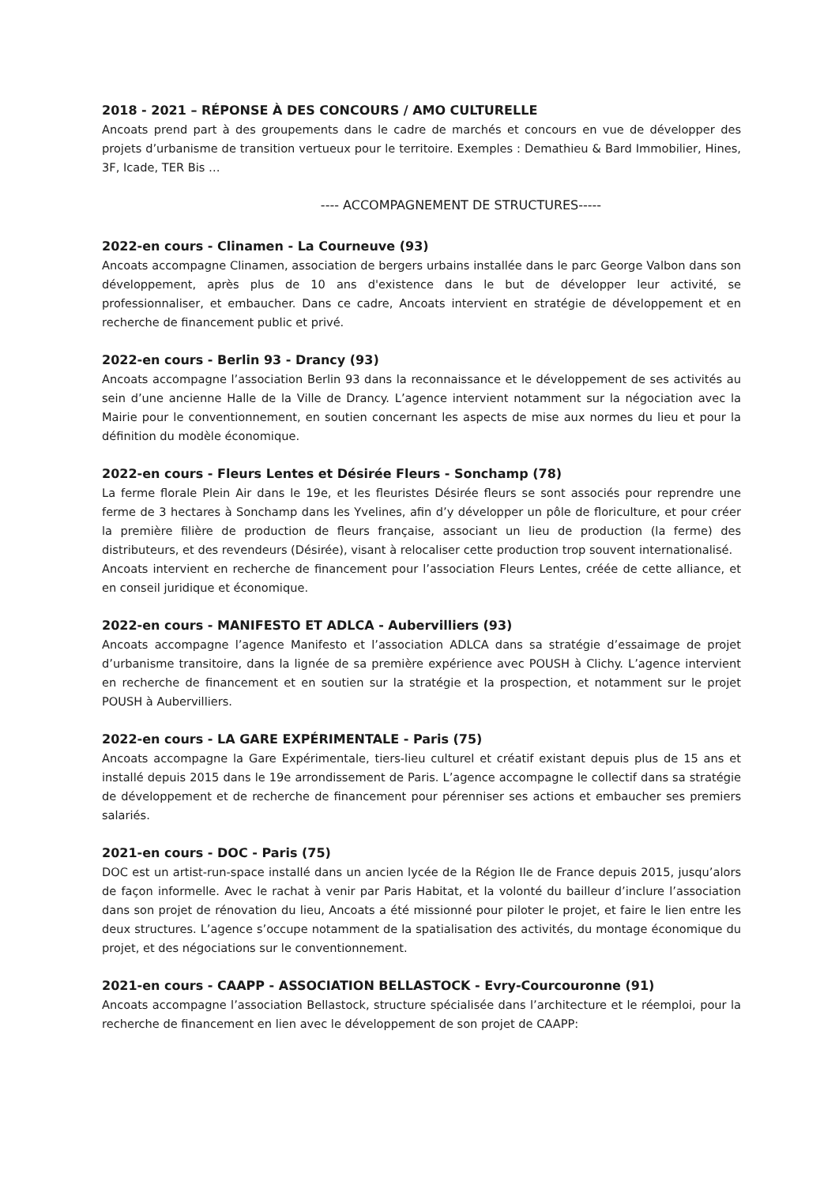2018 - 2021 – RÉPONSE À DES CONCOURS / AMO CULTURELLE
Ancoats prend part à des groupements dans le cadre de marchés et concours en vue de développer des projets d’urbanisme de transition vertueux pour le territoire. Exemples : Demathieu & Bard Immobilier, Hines, 3F, Icade, TER Bis …
---- ACCOMPAGNEMENT DE STRUCTURES-----
2022-en cours - Clinamen - La Courneuve (93)
Ancoats accompagne Clinamen, association de bergers urbains installée dans le parc George Valbon dans son développement, après plus de 10 ans d'existence dans le but de développer leur activité, se professionnaliser, et embaucher. Dans ce cadre, Ancoats intervient en stratégie de développement et en recherche de financement public et privé.
2022-en cours - Berlin 93 - Drancy (93)
Ancoats accompagne l’association Berlin 93 dans la reconnaissance et le développement de ses activités au sein d’une ancienne Halle de la Ville de Drancy. L’agence intervient notamment sur la négociation avec la Mairie pour le conventionnement, en soutien concernant les aspects de mise aux normes du lieu et pour la définition du modèle économique.
2022-en cours - Fleurs Lentes et Désirée Fleurs - Sonchamp (78)
La ferme florale Plein Air dans le 19e, et les fleuristes Désirée fleurs se sont associés pour reprendre une ferme de 3 hectares à Sonchamp dans les Yvelines, afin d’y développer un pôle de floriculture, et pour créer la première filière de production de fleurs française, associant un lieu de production (la ferme) des distributeurs, et des revendeurs (Désirée), visant à relocaliser cette production trop souvent internationalisé.
Ancoats intervient en recherche de financement pour l’association Fleurs Lentes, créée de cette alliance, et en conseil juridique et économique.
2022-en cours - MANIFESTO ET ADLCA - Aubervilliers (93)
Ancoats accompagne l’agence Manifesto et l’association ADLCA dans sa stratégie d’essaimage de projet d’urbanisme transitoire, dans la lignée de sa première expérience avec POUSH à Clichy. L’agence intervient en recherche de financement et en soutien sur la stratégie et la prospection, et notamment sur le projet POUSH à Aubervilliers.
2022-en cours - LA GARE EXPÉRIMENTALE - Paris (75)
Ancoats accompagne la Gare Expérimentale, tiers-lieu culturel et créatif existant depuis plus de 15 ans et installé depuis 2015 dans le 19e arrondissement de Paris. L’agence accompagne le collectif dans sa stratégie de développement et de recherche de financement pour pérenniser ses actions et embaucher ses premiers salariés.
2021-en cours - DOC - Paris (75)
DOC est un artist-run-space installé dans un ancien lycée de la Région Ile de France depuis 2015, jusqu’alors de façon informelle. Avec le rachat à venir par Paris Habitat, et la volonté du bailleur d’inclure l’association dans son projet de rénovation du lieu, Ancoats a été missionné pour piloter le projet, et faire le lien entre les deux structures. L’agence s’occupe notamment de la spatialisation des activités, du montage économique du projet, et des négociations sur le conventionnement.
2021-en cours - CAAPP - ASSOCIATION BELLASTOCK - Evry-Courcouronne (91)
Ancoats accompagne l’association Bellastock, structure spécialisée dans l’architecture et le réemploi, pour la recherche de financement en lien avec le développement de son projet de CAAPP: